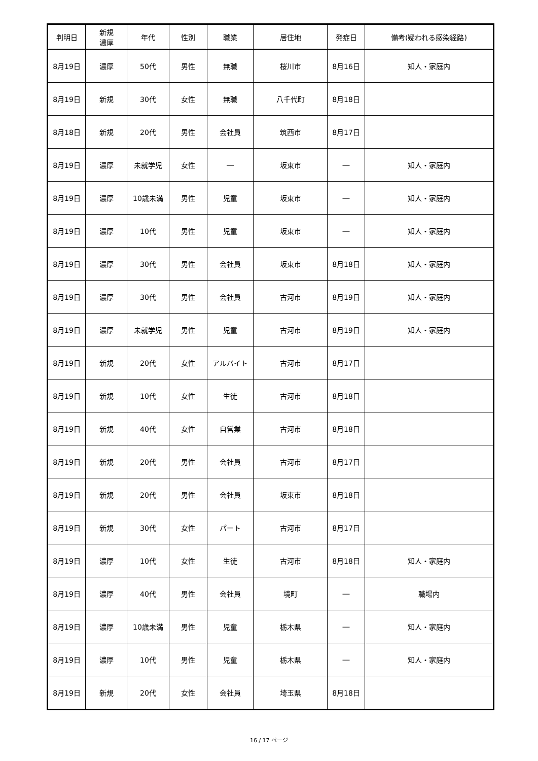| 判明日 | 新規 濃厚 | 年代 | 性別 | 職業 | 居住地 | 発症日 | 備考(疑われる感染経路) |
| --- | --- | --- | --- | --- | --- | --- | --- |
| 8月19日 | 濃厚 | 50代 | 男性 | 無職 | 桜川市 | 8月16日 | 知人・家庭内 |
| 8月19日 | 新規 | 30代 | 女性 | 無職 | 八千代町 | 8月18日 | |
| 8月18日 | 新規 | 20代 | 男性 | 会社員 | 筑西市 | 8月17日 | |
| 8月19日 | 濃厚 | 未就学児 | 女性 | ― | 坂東市 | ― | 知人・家庭内 |
| 8月19日 | 濃厚 | 10歳未満 | 男性 | 児童 | 坂東市 | ― | 知人・家庭内 |
| 8月19日 | 濃厚 | 10代 | 男性 | 児童 | 坂東市 | ― | 知人・家庭内 |
| 8月19日 | 濃厚 | 30代 | 男性 | 会社員 | 坂東市 | 8月18日 | 知人・家庭内 |
| 8月19日 | 濃厚 | 30代 | 男性 | 会社員 | 古河市 | 8月19日 | 知人・家庭内 |
| 8月19日 | 濃厚 | 未就学児 | 男性 | 児童 | 古河市 | 8月19日 | 知人・家庭内 |
| 8月19日 | 新規 | 20代 | 女性 | アルバイト | 古河市 | 8月17日 | |
| 8月19日 | 新規 | 10代 | 女性 | 生徒 | 古河市 | 8月18日 | |
| 8月19日 | 新規 | 40代 | 女性 | 自営業 | 古河市 | 8月18日 | |
| 8月19日 | 新規 | 20代 | 男性 | 会社員 | 古河市 | 8月17日 | |
| 8月19日 | 新規 | 20代 | 男性 | 会社員 | 坂東市 | 8月18日 | |
| 8月19日 | 新規 | 30代 | 女性 | パート | 古河市 | 8月17日 | |
| 8月19日 | 濃厚 | 10代 | 女性 | 生徒 | 古河市 | 8月18日 | 知人・家庭内 |
| 8月19日 | 濃厚 | 40代 | 男性 | 会社員 | 境町 | ― | 職場内 |
| 8月19日 | 濃厚 | 10歳未満 | 男性 | 児童 | 栃木県 | ― | 知人・家庭内 |
| 8月19日 | 濃厚 | 10代 | 男性 | 児童 | 栃木県 | ― | 知人・家庭内 |
| 8月19日 | 新規 | 20代 | 女性 | 会社員 | 埼玉県 | 8月18日 | |
16 / 17 ページ